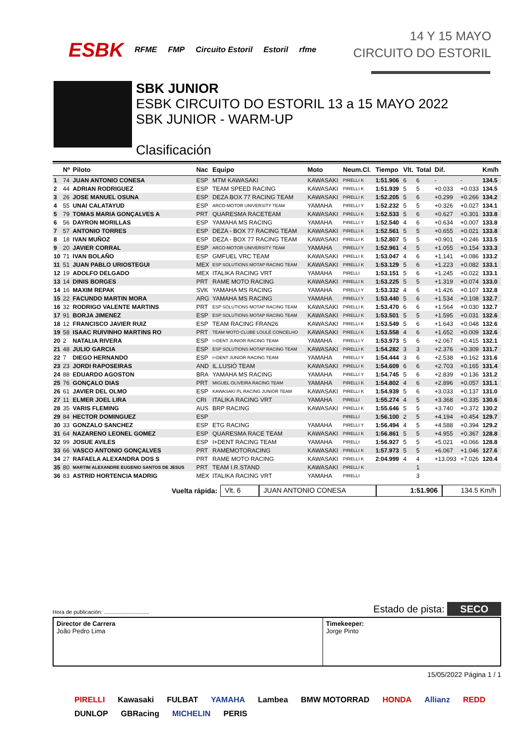ESBK RFME FMP Circuito Estoril Estoril rfme
14 Y 15 MAYO
CIRCUITO DO ESTORIL
SBK JUNIOR
ESBK CIRCUITO DO ESTORIL 13 a 15 MAYO 2022
SBK JUNIOR - WARM-UP
Clasificación
| | Nº | Piloto | Nac | Equipo | Moto | Neum.Cl. | Tiempo | Vlt. | Total | Dif. | | Km/h |
| --- | --- | --- | --- | --- | --- | --- | --- | --- | --- | --- | --- | --- |
| 1 | 74 | JUAN ANTONIO CONESA | ESP | MTM KAWASAKI | KAWASAKI | PIRELLI K | 1:51.906 | 6 | 6 | - | - | 134.5 |
| 2 | 44 | ADRIAN RODRIGUEZ | ESP | TEAM SPEED RACING | KAWASAKI | PIRELLI K | 1:51.939 | 5 | 5 | +0.033 | +0.033 | 134.5 |
| 3 | 26 | JOSE MANUEL OSUNA | ESP | DEZA BOX 77 RACING TEAM | KAWASAKI | PIRELLI K | 1:52.205 | 5 | 6 | +0.299 | +0.266 | 134.2 |
| 4 | 55 | UNAI CALATAYUD | ESP | ARCO-MOTOR UNIVERSITY TEAM | YAMAHA | PIRELLI Y | 1:52.232 | 5 | 5 | +0.326 | +0.027 | 134.1 |
| 5 | 79 | TOMAS MARIA GONÇALVES A | PRT | QUARESMA RACETEAM | KAWASAKI | PIRELLI K | 1:52.533 | 5 | 6 | +0.627 | +0.301 | 133.8 |
| 6 | 56 | DAYRON MORILLAS | ESP | YAMAHA MS RACING | YAMAHA | PIRELLI Y | 1:52.540 | 4 | 6 | +0.634 | +0.007 | 133.8 |
| 7 | 57 | ANTONIO TORRES | ESP | DEZA - BOX 77 RACING TEAM | KAWASAKI | PIRELLI K | 1:52.561 | 5 | 5 | +0.655 | +0.021 | 133.8 |
| 8 | 18 | IVAN MUÑOZ | ESP | DEZA - BOX 77 RACING TEAM | KAWASAKI | PIRELLI K | 1:52.807 | 5 | 5 | +0.901 | +0.246 | 133.5 |
| 9 | 20 | JAVIER CORRAL | ESP | ARCO-MOTOR UNIVERSITY TEAM | YAMAHA | PIRELLI Y | 1:52.961 | 4 | 5 | +1.055 | +0.154 | 133.3 |
| 10 | 71 | IVAN BOLAÑO | ESP | GMFUEL VRC TEAM | KAWASAKI | PIRELLI K | 1:53.047 | 4 | 6 | +1.141 | +0.086 | 133.2 |
| 11 | 51 | JUAN PABLO URIOSTEGUI | MEX | ESP SOLUTIONS MOTAP RACING TEAM | KAWASAKI | PIRELLI K | 1:53.129 | 5 | 6 | +1.223 | +0.082 | 133.1 |
| 12 | 19 | ADOLFO DELGADO | MEX | ITALIKA RACING VRT | YAMAHA | PIRELLI | 1:53.151 | 5 | 6 | +1.245 | +0.022 | 133.1 |
| 13 | 14 | DINIS BORGES | PRT | RAME MOTO RACING | KAWASAKI | PIRELLI K | 1:53.225 | 5 | 5 | +1.319 | +0.074 | 133.0 |
| 14 | 16 | MAXIM REPAK | SVK | YAMAHA MS RACING | YAMAHA | PIRELLI Y | 1:53.332 | 4 | 6 | +1.426 | +0.107 | 132.8 |
| 15 | 22 | FACUNDO MARTIN MORA | ARG | YAMAHA MS RACING | YAMAHA | PIRELLI Y | 1:53.440 | 5 | 6 | +1.534 | +0.108 | 132.7 |
| 16 | 32 | RODRIGO VALENTE MARTINS | PRT | ESP SOLUTIONS MOTAP RACING TEAM | KAWASAKI | PIRELLI K | 1:53.470 | 6 | 6 | +1.564 | +0.030 | 132.7 |
| 17 | 91 | BORJA JIMENEZ | ESP | ESP SOLUTIONS MOTAP RACING TEAM | KAWASAKI | PIRELLI K | 1:53.501 | 5 | 5 | +1.595 | +0.031 | 132.6 |
| 18 | 12 | FRANCISCO JAVIER RUIZ | ESP | TEAM RACING FRAN26 | KAWASAKI | PIRELLI K | 1:53.549 | 5 | 6 | +1.643 | +0.048 | 132.6 |
| 19 | 58 | ISAAC RUIVINHO MARTINS RO | PRT | TEAM MOTO CLUBE LOULÉ CONCELHO | KAWASAKI | PIRELLI K | 1:53.558 | 4 | 6 | +1.652 | +0.009 | 132.6 |
| 20 | 2 | NATALIA RIVERA | ESP | I+DENT JUNIOR RACING TEAM | YAMAHA | PIRELLI Y | 1:53.973 | 5 | 6 | +2.067 | +0.415 | 132.1 |
| 21 | 48 | JULIO GARCIA | ESP | ESP SOLUTIONS MOTAP RACING TEAM | KAWASAKI | PIRELLI K | 1:54.282 | 3 | 3 | +2.376 | +0.309 | 131.7 |
| 22 | 7 | DIEGO HERNANDO | ESP | I+DENT JUNIOR RACING TEAM | YAMAHA | PIRELLI Y | 1:54.444 | 3 | 6 | +2.538 | +0.162 | 131.6 |
| 23 | 23 | JORDI RAPOSEIRAS | AND | IL.LUSIÓ TEAM | KAWASAKI | PIRELLI K | 1:54.609 | 6 | 6 | +2.703 | +0.165 | 131.4 |
| 24 | 88 | EDUARDO AGOSTON | BRA | YAMAHA MS RACING | YAMAHA | PIRELLI Y | 1:54.745 | 5 | 6 | +2.839 | +0.136 | 131.2 |
| 25 | 76 | GONÇALO DIAS | PRT | MIGUEL OLIVEIRA RACING TEAM | YAMAHA | PIRELLI K | 1:54.802 | 4 | 6 | +2.896 | +0.057 | 131.1 |
| 26 | 61 | JAVIER DEL OLMO | ESP | KAWASAKI PL RACING JUNIOR TEAM | KAWASAKI | PIRELLI K | 1:54.939 | 5 | 6 | +3.033 | +0.137 | 131.0 |
| 27 | 11 | ELMER JOEL LIRA | CRI | ITALIKA RACING VRT | YAMAHA | PIRELLI | 1:55.274 | 4 | 5 | +3.368 | +0.335 | 130.6 |
| 28 | 35 | VARIS FLEMING | AUS | BRP RACING | KAWASAKI | PIRELLI K | 1:55.646 | 5 | 5 | +3.740 | +0.372 | 130.2 |
| 29 | 84 | HECTOR DOMINGUEZ | ESP | | | PIRELLI | 1:56.100 | 2 | 5 | +4.194 | +0.454 | 129.7 |
| 30 | 33 | GONZALO SANCHEZ | ESP | ETG RACING | YAMAHA | PIRELLI Y | 1:56.494 | 4 | 5 | +4.588 | +0.394 | 129.2 |
| 31 | 64 | NAZARENO LEONEL GOMEZ | ESP | QUARESMA RACE TEAM | KAWASAKI | PIRELLI K | 1:56.861 | 5 | 5 | +4.955 | +0.367 | 128.8 |
| 32 | 99 | JOSUE AVILES | ESP | I+DENT RACING TEAM | YAMAHA | PIRELLI | 1:56.927 | 5 | 5 | +5.021 | +0.066 | 128.8 |
| 33 | 66 | VASCO ANTONIO GONÇALVES | PRT | RAMEMOTORACING | KAWASAKI | PIRELLI K | 1:57.973 | 5 | 5 | +6.067 | +1.046 | 127.6 |
| 34 | 27 | RAFAELA ALEXANDRA DOS S | PRT | RAME MOTO RACING | KAWASAKI | PIRELLI K | 2:04.999 | 4 | 4 | +13.093 | +7.026 | 120.4 |
| 35 | 80 | MARTIM ALEXANDRE EUGENIO SANTOS DE JESUS | PRT | TEAM I.R.STAND | KAWASAKI | PIRELLI K | | | 1 | | | |
| 36 | 83 | ASTRID HORTENCIA MADRIG | MEX | ITALIKA RACING VRT | YAMAHA | PIRELLI | | | 3 | | | |
Vuelta rápida: Vlt. 6 JUAN ANTONIO CONESA 1:51.906 134.5 Km/h
Hora de publicación: .............................. Estado de pista: SECO
Director de Carrera
João Pedro Lima
Timekeeper:
Jorge Pinto
15/05/2022 Página 1 / 1
PIRELLI Kawasaki FULBAT YAMAHA Lambea BMW MOTORRAD HONDA Allianz REDD DUNLOP GBRacing MICHELIN PERIS